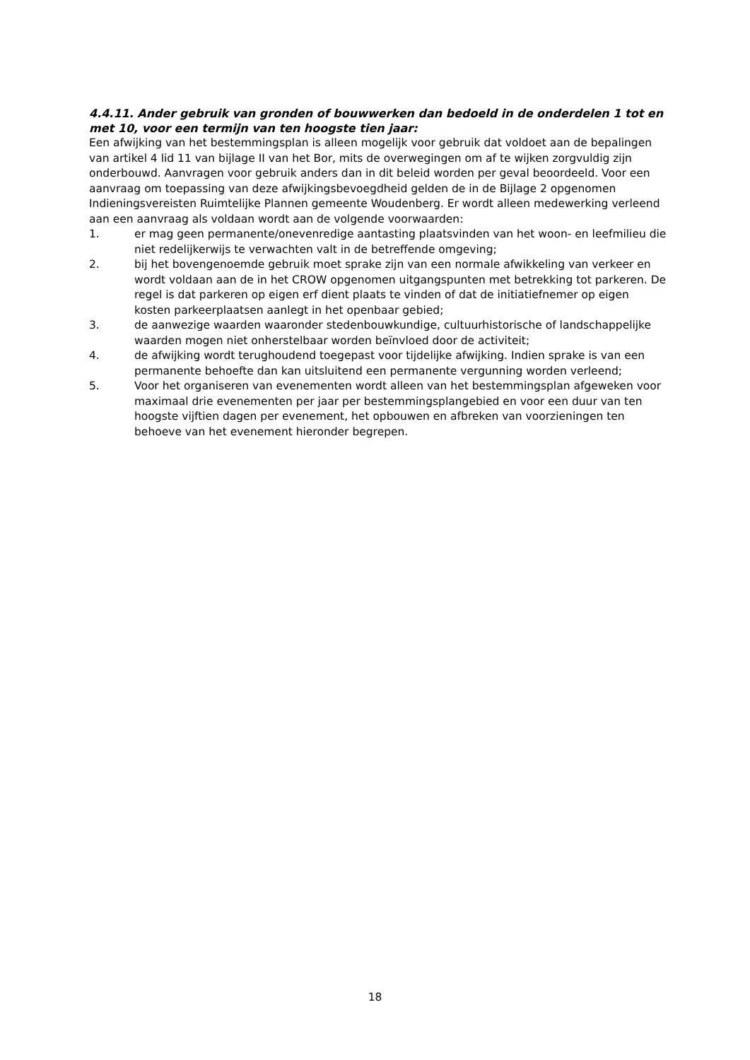4.4.11. Ander gebruik van gronden of bouwwerken dan bedoeld in de onderdelen 1 tot en met 10, voor een termijn van ten hoogste tien jaar:
Een afwijking van het bestemmingsplan is alleen mogelijk voor gebruik dat voldoet aan de bepalingen van artikel 4 lid 11 van bijlage II van het Bor, mits de overwegingen om af te wijken zorgvuldig zijn onderbouwd. Aanvragen voor gebruik anders dan in dit beleid worden per geval beoordeeld. Voor een aanvraag om toepassing van deze afwijkingsbevoegdheid gelden de in de Bijlage 2 opgenomen Indieningsvereisten Ruimtelijke Plannen gemeente Woudenberg. Er wordt alleen medewerking verleend aan een aanvraag als voldaan wordt aan de volgende voorwaarden:
1. er mag geen permanente/onevenredige aantasting plaatsvinden van het woon- en leefmilieu die niet redelijkerwijs te verwachten valt in de betreffende omgeving;
2. bij het bovengenoemde gebruik moet sprake zijn van een normale afwikkeling van verkeer en wordt voldaan aan de in het CROW opgenomen uitgangspunten met betrekking tot parkeren. De regel is dat parkeren op eigen erf dient plaats te vinden of dat de initiatiefnemer op eigen kosten parkeerplaatsen aanlegt in het openbaar gebied;
3. de aanwezige waarden waaronder stedenbouwkundige, cultuurhistorische of landschappelijke waarden mogen niet onherstelbaar worden beïnvloed door de activiteit;
4. de afwijking wordt terughoudend toegepast voor tijdelijke afwijking. Indien sprake is van een permanente behoefte dan kan uitsluitend een permanente vergunning worden verleend;
5. Voor het organiseren van evenementen wordt alleen van het bestemmingsplan afgeweken voor maximaal drie evenementen per jaar per bestemmingsplangebied en voor een duur van ten hoogste vijftien dagen per evenement, het opbouwen en afbreken van voorzieningen ten behoeve van het evenement hieronder begrepen.
18